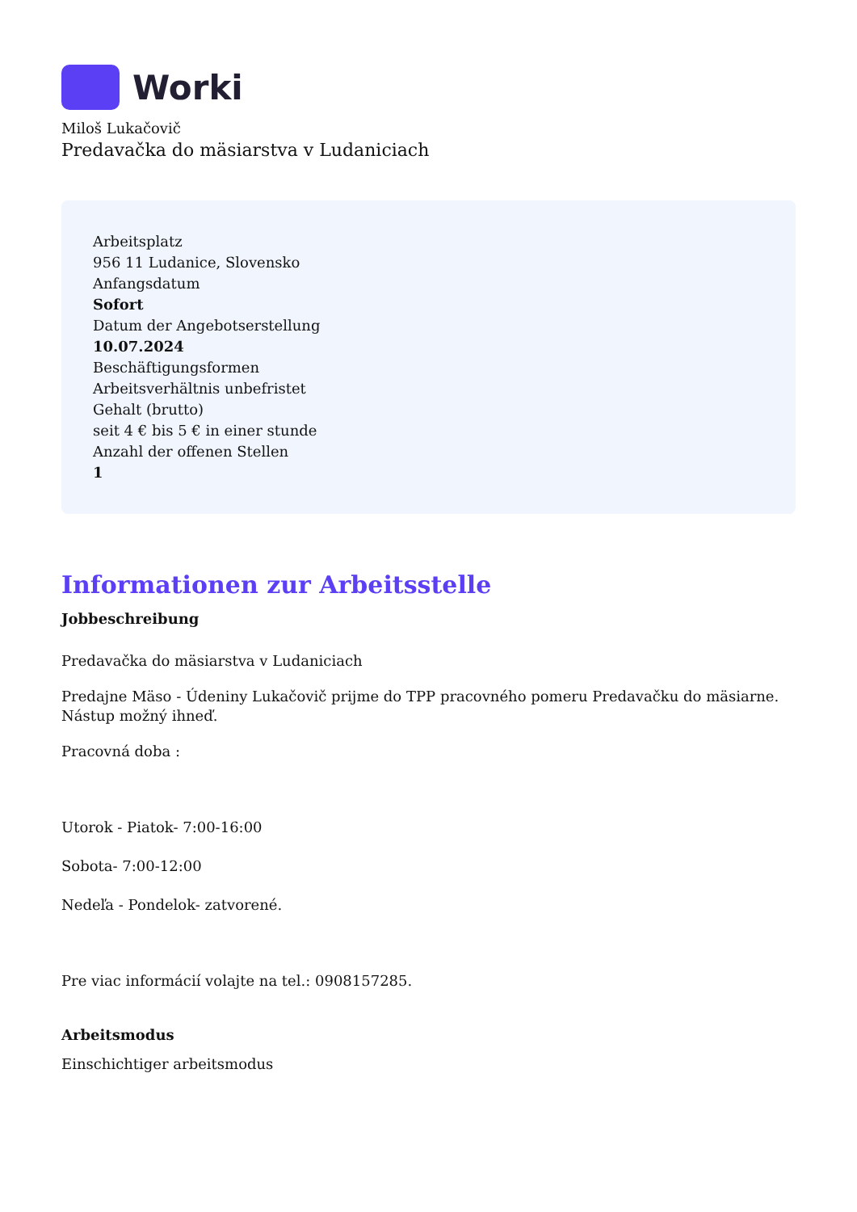Worki
Miloš Lukačovič
Predavačka do mäsiarstva v Ludaniciach
Arbeitsplatz
956 11 Ludanice, Slovensko
Anfangsdatum
Sofort
Datum der Angebotserstellung
10.07.2024
Beschäftigungsformen
Arbeitsverhältnis unbefristet
Gehalt (brutto)
seit 4 € bis 5 € in einer stunde
Anzahl der offenen Stellen
1
Informationen zur Arbeitsstelle
Jobbeschreibung
Predavačka do mäsiarstva v Ludaniciach
Predajne Mäso - Údeniny Lukačovič prijme do TPP pracovného pomeru Predavačku do mäsiarne. Nástup možný ihneď.
Pracovná doba :
Utorok - Piatok- 7:00-16:00
Sobota- 7:00-12:00
Nedeľa - Pondelok- zatvorené.
Pre viac informácií volajte na tel.: 0908157285.
Arbeitsmodus
Einschichtiger arbeitsmodus